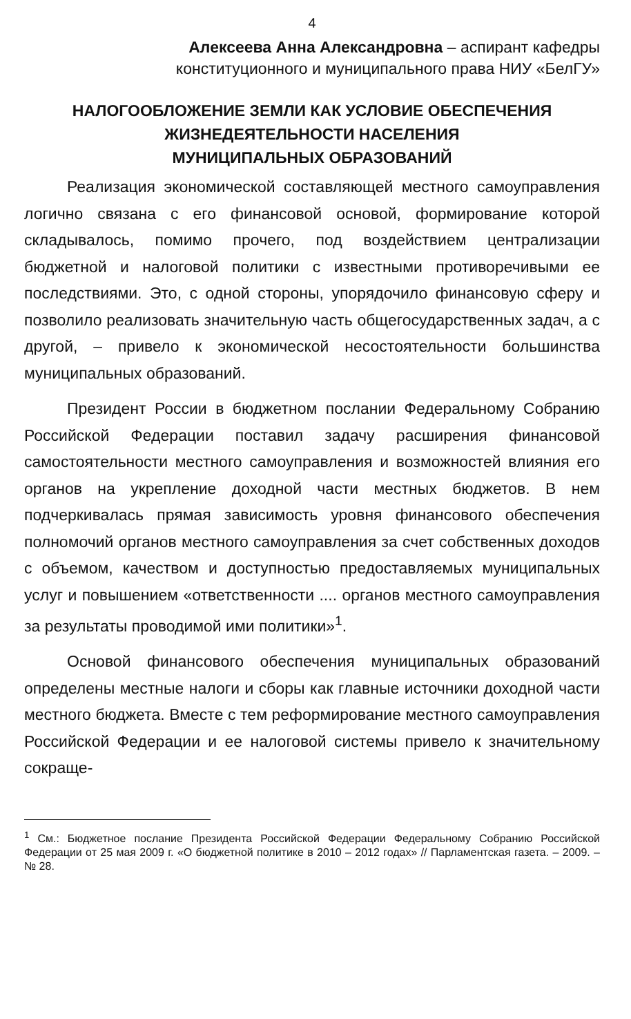4
Алексеева Анна Александровна – аспирант кафедры
конституционного и муниципального права НИУ «БелГУ»
НАЛОГООБЛОЖЕНИЕ ЗЕМЛИ КАК УСЛОВИЕ ОБЕСПЕЧЕНИЯ
ЖИЗНЕДЕЯТЕЛЬНОСТИ НАСЕЛЕНИЯ
МУНИЦИПАЛЬНЫХ ОБРАЗОВАНИЙ
Реализация экономической составляющей местного самоуправления логично связана с его финансовой основой, формирование которой складывалось, помимо прочего, под воздействием централизации бюджетной и налоговой политики с известными противоречивыми ее последствиями. Это, с одной стороны, упорядочило финансовую сферу и позволило реализовать значительную часть общегосударственных задач, а с другой, – привело к экономической несостоятельности большинства муниципальных образований.
Президент России в бюджетном послании Федеральному Собранию Российской Федерации поставил задачу расширения финансовой самостоятельности местного самоуправления и возможностей влияния его органов на укрепление доходной части местных бюджетов. В нем подчеркивалась прямая зависимость уровня финансового обеспечения полномочий органов местного самоуправления за счет собственных доходов с объемом, качеством и доступностью предоставляемых муниципальных услуг и повышением «ответственности .... органов местного самоуправления за результаты проводимой ими политики»<sup>1</sup>.
Основой финансового обеспечения муниципальных образований определены местные налоги и сборы как главные источники доходной части местного бюджета. Вместе с тем реформирование местного самоуправления Российской Федерации и ее налоговой системы привело к значительному сокраще-
<sup>1</sup> См.: Бюджетное послание Президента Российской Федерации Федеральному Собранию Российской Федерации от 25 мая 2009 г. «О бюджетной политике в 2010 – 2012 годах» // Парламентская газета. – 2009. – № 28.